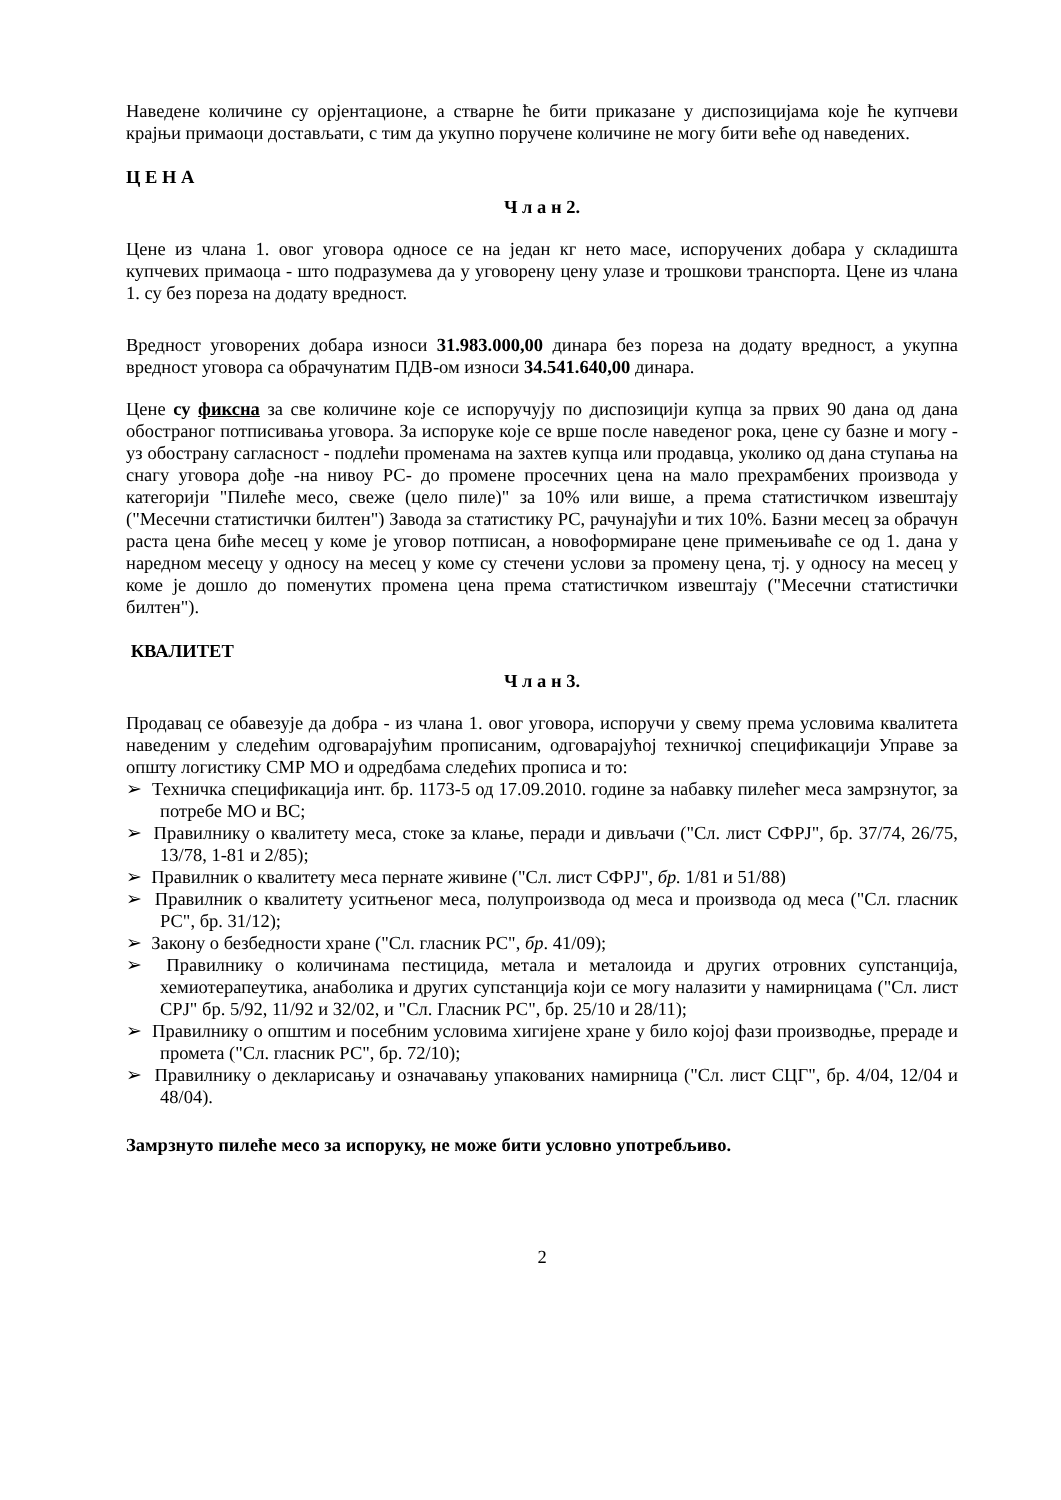Наведене количине су орјентационе, а стварне ће бити приказане у диспозицијама које ће купчеви крајњи примаоци достављати, с тим да укупно поручене количине не могу бити веће од наведених.
Ц Е Н А
Ч л а н 2.
Цене из члана 1. овог уговора односе се на један кг нето масе, испоручених добара у складишта купчевих примаоца - што подразумева да у уговорену цену улазе и трошкови транспорта. Цене из члана 1. су без пореза на додату вредност.
Вредност уговорених добара износи 31.983.000,00 динара без пореза на додату вредност, а укупна вредност уговора са обрачунатим ПДВ-ом износи 34.541.640,00 динара.
Цене су фиксна за све количине које се испоручују по диспозицији купца за првих 90 дана од дана обостраног потписивања уговора. За испоруке које се врше после наведеног рока, цене су базне и могу - уз обострану сагласност - подлећи променама на захтев купца или продавца, уколико од дана ступања на снагу уговора дође -на нивоу РС- до промене просечних цена на мало прехрамбених производа у категорији "Пилеће месо, свеже (цело пиле)" за 10% или више, а према статистичком извештају ("Месечни статистички билтен") Завода за статистику РС, рачунајући и тих 10%. Базни месец за обрачун раста цена биће месец у коме је уговор потписан, а новоформиране цене примењиваће се од 1. дана у наредном месецу у односу на месец у коме су стечени услови за промену цена, тј. у односу на месец у коме је дошло до поменутих промена цена према статистичком извештају ("Месечни статистички билтен").
КВАЛИТЕТ
Ч л а н 3.
Продавац се обавезује да добра - из члана 1. овог уговора, испоручи у свему према условима квалитета наведеним у следећим одговарајућим прописаним, одговарајућој техничкој спецификацији Управе за општу логистику СМР МО и одредбама следећих прописа и то:
➢ Техничка спецификација инт. бр. 1173-5 од 17.09.2010. године за набавку пилећег меса замрзнутог, за потребе МО и ВС;
➢ Правилнику о квалитету меса, стоке за клање, перади и дивљачи ("Сл. лист СФРЈ", бр. 37/74, 26/75, 13/78, 1-81 и 2/85);
➢ Правилник о квалитету меса пернате живине ("Сл. лист СФРЈ", бр. 1/81 и 51/88)
➢ Правилник о квалитету уситњеног меса, полупроизвода од меса и производа од меса ("Сл. гласник РС", бр. 31/12);
➢ Закону о безбедности хране ("Сл. гласник РС", бр. 41/09);
➢ Правилнику о количинама пестицида, метала и металоида и других отровних супстанција, хемиотерапеутика, анаболика и других супстанција који се могу налазити у намирницама ("Сл. лист СРЈ" бр. 5/92, 11/92 и 32/02, и "Сл. Гласник РС", бр. 25/10 и 28/11);
➢ Правилнику о општим и посебним условима хигијене хране у било којој фази производње, прераде и промета ("Сл. гласник РС", бр. 72/10);
➢ Правилнику о декларисању и означавању упакованих намирница ("Сл. лист СЦГ", бр. 4/04, 12/04 и 48/04).
Замрзнуто пилеће месо за испоруку, не може бити условно употребљиво.
2